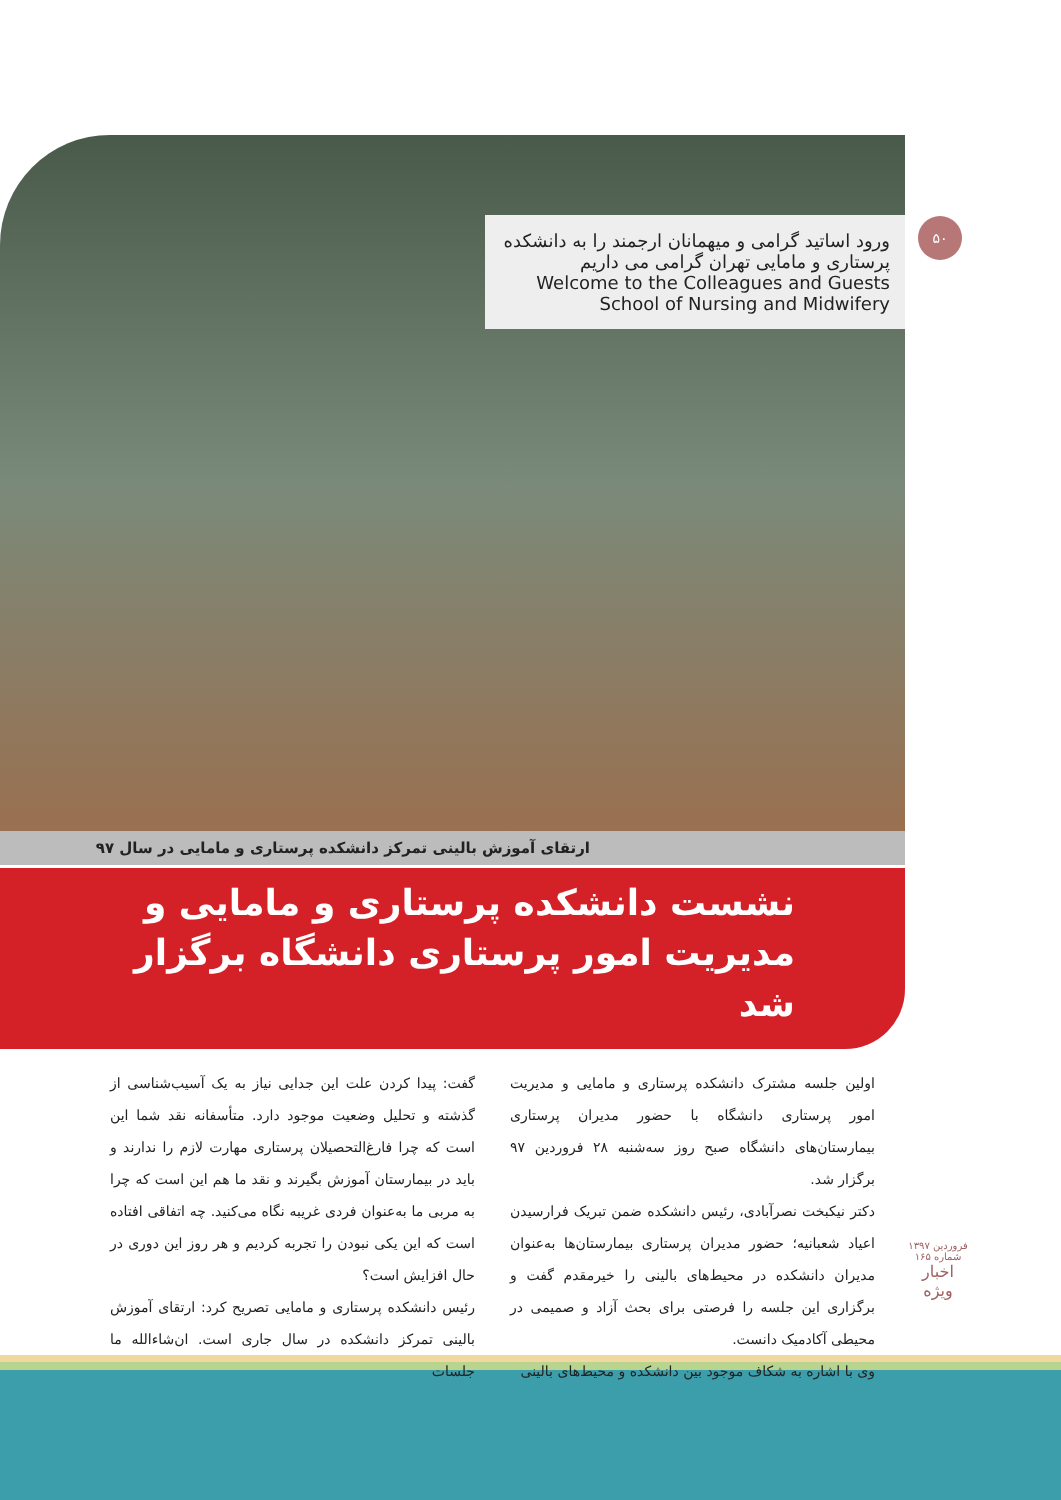۵۰
ورود اساتید گرامی و میهمانان ارجمند را به دانشکده پرستاری و مامایی تهران گرامی می داریم
Welcome to the Colleagues and Guests School of Nursing and Midwifery
ارتقای آموزش بالینی تمرکز دانشکده پرستاری و مامایی در سال ۹۷
نشست دانشکده پرستاری و مامایی و
مدیریت امور پرستاری دانشگاه برگزار شد
اولین جلسه مشترک دانشکده پرستاری و مامایی و مدیریت امور پرستاری دانشگاه با حضور مدیران پرستاری بیمارستان‌های دانشگاه صبح روز سه‌شنبه ۲۸ فروردین ۹۷ برگزار شد.
دکتر نیکبخت نصرآبادی، رئیس دانشکده ضمن تبریک فرارسیدن اعیاد شعبانیه؛ حضور مدیران پرستاری بیمارستان‌ها به‌عنوان مدیران دانشکده در محیط‌های بالینی را خیرمقدم گفت و برگزاری این جلسه را فرصتی برای بحث آزاد و صمیمی در محیطی آکادمیک دانست.
وی با اشاره به شکاف موجود بین دانشکده و محیط‌های بالینی
گفت: پیدا کردن علت این جدایی نیاز به یک آسیب‌شناسی از گذشته و تحلیل وضعیت موجود دارد. متأسفانه نقد شما این است که چرا فارغ‌التحصیلان پرستاری مهارت لازم را ندارند و باید در بیمارستان آموزش بگیرند و نقد ما هم این است که چرا به مربی ما به‌عنوان فردی غریبه نگاه می‌کنید. چه اتفاقی افتاده است که این یکی نبودن را تجربه کردیم و هر روز این دوری در حال افزایش است؟
رئیس دانشکده پرستاری و مامایی تصریح کرد: ارتقای آموزش بالینی تمرکز دانشکده در سال جاری است. ان‌شاءالله ما جلسات
فروردین ۱۳۹۷
شماره ۱۶۵
اخبار
ویژه